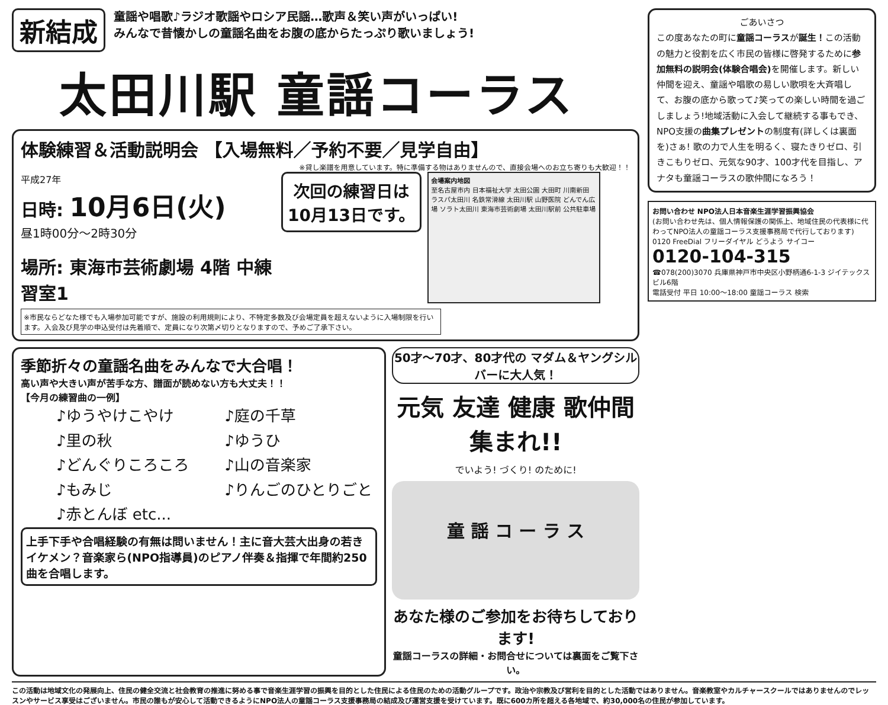新結成 童謡や唱歌♪ラジオ歌謡やロシア民謡…歌声＆笑い声がいっぱい!
みんなで昔懐かしの童謡名曲をお腹の底からたっぷり歌いましょう!
太田川駅 童謡コーラス
体験練習＆活動説明会 【入場無料／予約不要／見学自由】
※貸し楽譜を用意しています。特に準備する物はありませんので、直接会場へのお立ち寄りも大歓迎！！
平成27年
日時: 10月6日(火)
昼1時00分～2時30分
場所: 東海市芸術劇場 4階 中練習室1
次回の練習日は
10月13日です。
会場案内地図
至名古屋市内 日本福祉大学 太田公園 大田町 川南新田 ラスパ太田川 名鉄常滑線 太田川駅 山野医院 どんでん広場 ソラト太田川 東海市芸術劇場 太田川駅前 公共駐車場
※市民ならどなた様でも入場参加可能ですが、施設の利用規則により、不特定多数及び会場定員を超えないように入場制限を行います。入会及び見学の申込受付は先着順で、定員になり次第〆切りとなりますので、予めご了承下さい。
季節折々の童謡名曲をみんなで大合唱！
高い声や大きい声が苦手な方、譜面が読めない方も大丈夫！！
【今月の練習曲の一例】
♪ゆうやけこやけ
♪里の秋
♪どんぐりころころ
♪もみじ
♪赤とんぼ etc...
♪庭の千草
♪ゆうひ
♪山の音楽家
♪りんごのひとりごと
上手下手や合唱経験の有無は問いません！主に音大芸大出身の若きイケメン？音楽家ら(NPO指導員)のピアノ伴奏＆指揮で年間約250曲を合唱します。
50才～70才、80才代の マダム＆ヤングシルバーに大人気！
元気 友達 健康 歌仲間集まれ!!
でいよう! づくり! のために!
童 謡 コ ー ラ ス
あなた様のご参加をお待ちしております!
童謡コーラスの詳細・お問合せについては裏面をご覧下さい。
ごあいさつ
この度あなたの町に童謡コーラスが誕生！この活動の魅力と役割を広く市民の皆様に啓発するために参加無料の説明会(体験合唱会) を開催します。新しい仲間を迎え、童謡や唱歌の易しい歌唄を大斉唱して、お腹の底から歌って♪笑っての楽しい時間を過ごしましょう!地域活動に入会して継続する事もでき、NPO支援の曲集プレゼントの制度有(詳しくは裏面を)さぁ! 歌の力で人生を明るく、寝たきりゼロ、引きこもりゼロ、元気な90才、100才代を目指し、アナタも童謡コーラスの歌仲間になろう！
お問い合わせ NPO法人日本音楽生涯学習振興協会
(お問い合わせ先は、個人情報保護の関係上、地域住民の代表様に代わってNPO法人の童謡コーラス支援事務局で代行しております)
0120 FreeDial フリーダイヤル どうよう サイコー
0120-104-315
☎078(200)3070 兵庫県神戸市中央区小野柄通6-1-3 ジイテックスビル6階
電話受付 平日 10:00～18:00 童謡コーラス 検索
この活動は地域文化の発展向上、住民の健全交流と社会教育の推進に努める事で音楽生涯学習の振興を目的とした住民による住民のための活動グループです。政治や宗教及び営利を目的とした活動ではありません。音楽教室やカルチャースクールではありませんのでレッスンやサービス享受はございません。市民の誰もが安心して活動できるようにNPO法人の童謡コーラス支援事務局の結成及び運営支援を受けています。既に600カ所を超える各地域で、約30,000名の住民が参加しています。